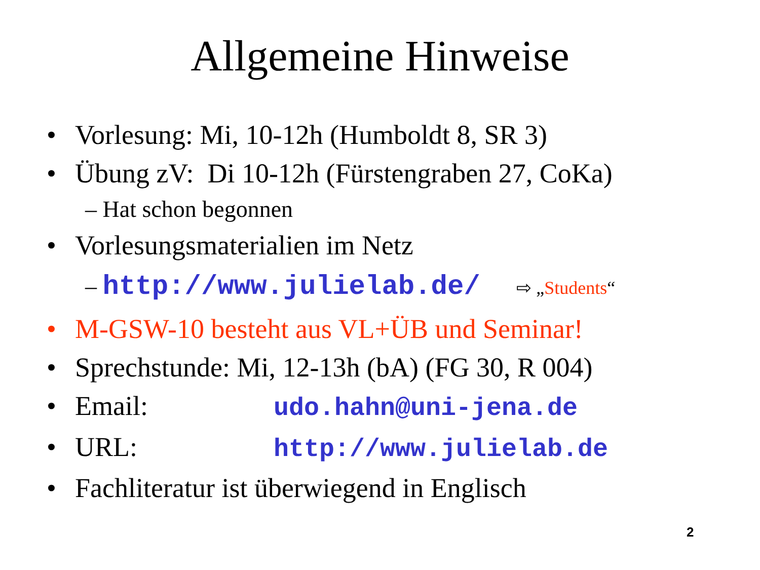Allgemeine Hinweise
• Vorlesung: Mi, 10-12h (Humboldt 8, SR 3)
• Übung zV: Di 10-12h (Fürstengraben 27, CoKa)
– Hat schon begonnen
• Vorlesungsmaterialien im Netz
– http://www.julielab.de/ ⇨ „Students“
• M-GSW-10 besteht aus VL+ÜB und Seminar!
• Sprechstunde: Mi, 12-13h (bA) (FG 30, R 004)
• Email: udo.hahn@uni-jena.de
• URL: http://www.julielab.de
• Fachliteratur ist überwiegend in Englisch
2